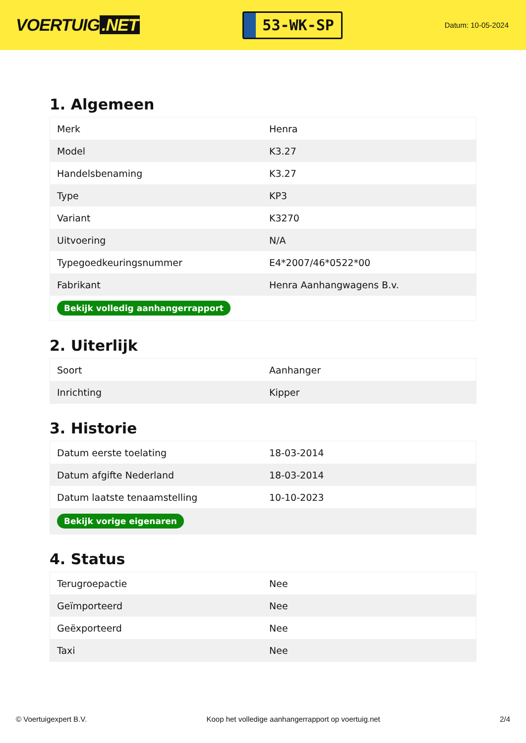VOERTUIG.NET
53-WK-SP
Datum: 10-05-2024
1. Algemeen
| Merk | Henra |
| Model | K3.27 |
| Handelsbenaming | K3.27 |
| Type | KP3 |
| Variant | K3270 |
| Uitvoering | N/A |
| Typegoedkeuringsnummer | E4*2007/46*0522*00 |
| Fabrikant | Henra Aanhangwagens B.v. |
| Bekijk volledig aanhangerrapport | |
2. Uiterlijk
| Soort | Aanhanger |
| Inrichting | Kipper |
3. Historie
| Datum eerste toelating | 18-03-2014 |
| Datum afgifte Nederland | 18-03-2014 |
| Datum laatste tenaamstelling | 10-10-2023 |
| Bekijk vorige eigenaren | |
4. Status
| Terugroepactie | Nee |
| Geïmporteerd | Nee |
| Geëxporteerd | Nee |
| Taxi | Nee |
© Voertuigexpert B.V. Koop het volledige aanhangerrapport op voertuig.net 2/4